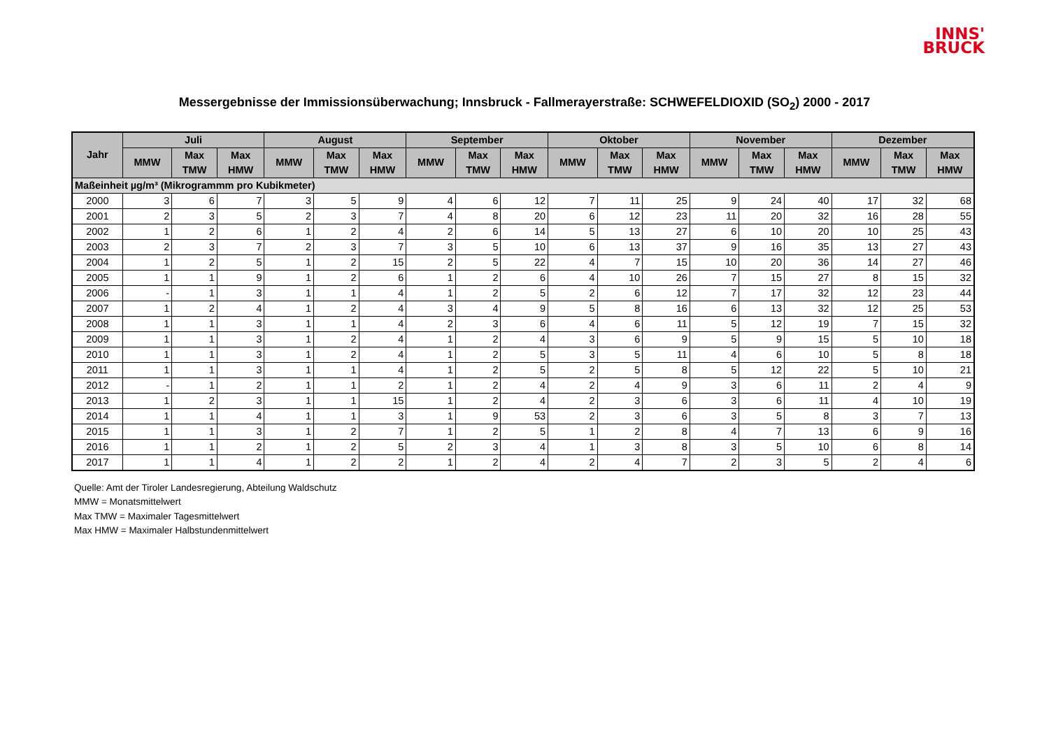INNS'
BRUCK
Messergebnisse der Immissionsüberwachung; Innsbruck - Fallmerayerstraße: SCHWEFELDIOXID (SO<sub>2</sub>) 2000 - 2017
| Jahr | Juli | | | August | | | September | | | Oktober | | | November | | | Dezember | | |
| --- | --- | --- | --- | --- | --- | --- | --- | --- | --- | --- | --- | --- | --- | --- | --- | --- | --- | --- |
| | MMW | Max TMW | Max HMW | MMW | Max TMW | Max HMW | MMW | Max TMW | Max HMW | MMW | Max TMW | Max HMW | MMW | Max TMW | Max HMW | MMW | Max TMW | Max HMW |
| Maßeinheit µg/m³ (Mikrogrammm pro Kubikmeter) | | | | | | | | | | | | | | | | | | |
| 2000 | 3 | 6 | 7 | 3 | 5 | 9 | 4 | 6 | 12 | 7 | 11 | 25 | 9 | 24 | 40 | 17 | 32 | 68 |
| 2001 | 2 | 3 | 5 | 2 | 3 | 7 | 4 | 8 | 20 | 6 | 12 | 23 | 11 | 20 | 32 | 16 | 28 | 55 |
| 2002 | 1 | 2 | 6 | 1 | 2 | 4 | 2 | 6 | 14 | 5 | 13 | 27 | 6 | 10 | 20 | 10 | 25 | 43 |
| 2003 | 2 | 3 | 7 | 2 | 3 | 7 | 3 | 5 | 10 | 6 | 13 | 37 | 9 | 16 | 35 | 13 | 27 | 43 |
| 2004 | 1 | 2 | 5 | 1 | 2 | 15 | 2 | 5 | 22 | 4 | 7 | 15 | 10 | 20 | 36 | 14 | 27 | 46 |
| 2005 | 1 | 1 | 9 | 1 | 2 | 6 | 1 | 2 | 6 | 4 | 10 | 26 | 7 | 15 | 27 | 8 | 15 | 32 |
| 2006 | - | 1 | 3 | 1 | 1 | 4 | 1 | 2 | 5 | 2 | 6 | 12 | 7 | 17 | 32 | 12 | 23 | 44 |
| 2007 | 1 | 2 | 4 | 1 | 2 | 4 | 3 | 4 | 9 | 5 | 8 | 16 | 6 | 13 | 32 | 12 | 25 | 53 |
| 2008 | 1 | 1 | 3 | 1 | 1 | 4 | 2 | 3 | 6 | 4 | 6 | 11 | 5 | 12 | 19 | 7 | 15 | 32 |
| 2009 | 1 | 1 | 3 | 1 | 2 | 4 | 1 | 2 | 4 | 3 | 6 | 9 | 5 | 9 | 15 | 5 | 10 | 18 |
| 2010 | 1 | 1 | 3 | 1 | 2 | 4 | 1 | 2 | 5 | 3 | 5 | 11 | 4 | 6 | 10 | 5 | 8 | 18 |
| 2011 | 1 | 1 | 3 | 1 | 1 | 4 | 1 | 2 | 5 | 2 | 5 | 8 | 5 | 12 | 22 | 5 | 10 | 21 |
| 2012 | - | 1 | 2 | 1 | 1 | 2 | 1 | 2 | 4 | 2 | 4 | 9 | 3 | 6 | 11 | 2 | 4 | 9 |
| 2013 | 1 | 2 | 3 | 1 | 1 | 15 | 1 | 2 | 4 | 2 | 3 | 6 | 3 | 6 | 11 | 4 | 10 | 19 |
| 2014 | 1 | 1 | 4 | 1 | 1 | 3 | 1 | 9 | 53 | 2 | 3 | 6 | 3 | 5 | 8 | 3 | 7 | 13 |
| 2015 | 1 | 1 | 3 | 1 | 2 | 7 | 1 | 2 | 5 | 1 | 2 | 8 | 4 | 7 | 13 | 6 | 9 | 16 |
| 2016 | 1 | 1 | 2 | 1 | 2 | 5 | 2 | 3 | 4 | 1 | 3 | 8 | 3 | 5 | 10 | 6 | 8 | 14 |
| 2017 | 1 | 1 | 4 | 1 | 2 | 2 | 1 | 2 | 4 | 2 | 4 | 7 | 2 | 3 | 5 | 2 | 4 | 6 |
Quelle: Amt der Tiroler Landesregierung, Abteilung Waldschutz
MMW = Monatsmittelwert
Max TMW = Maximaler Tagesmittelwert
Max HMW = Maximaler Halbstundenmittelwert